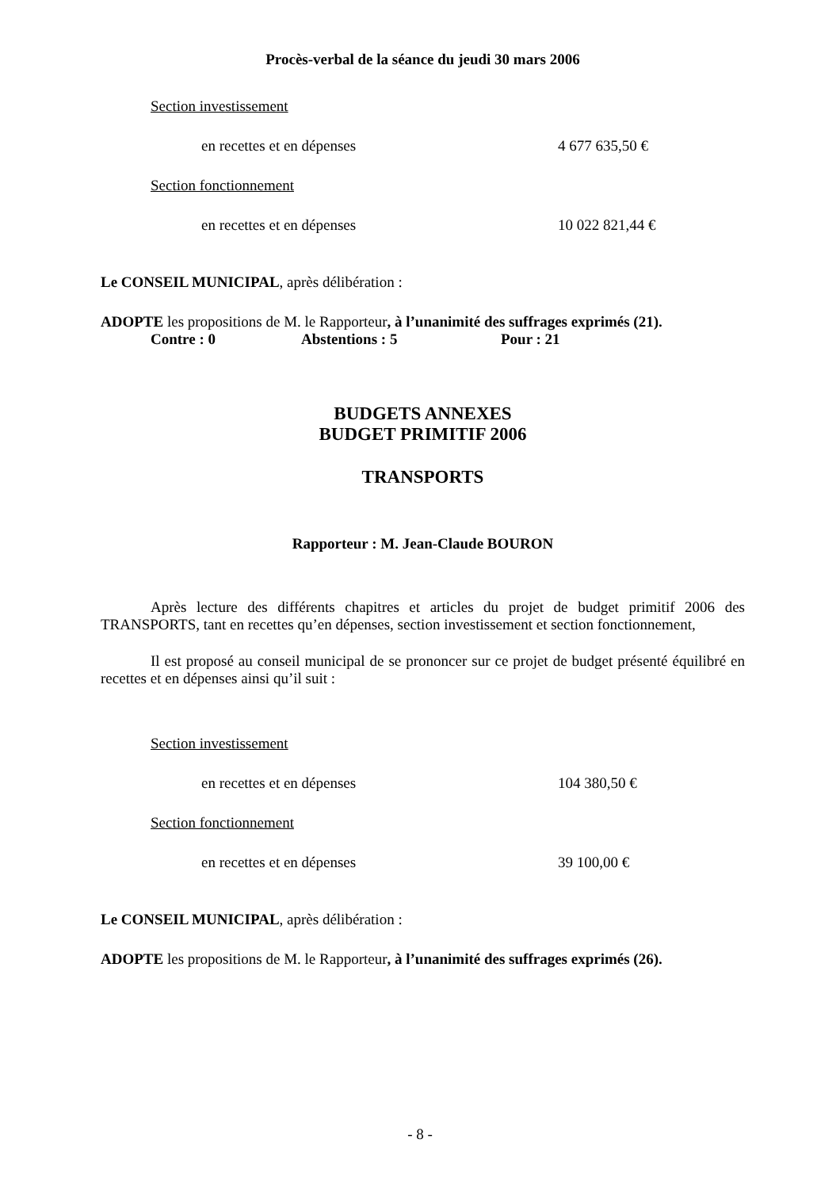Procès-verbal de la séance du jeudi 30 mars 2006
Section investissement
en recettes et en dépenses 4 677 635,50 €
Section fonctionnement
en recettes et en dépenses 10 022 821,44 €
Le CONSEIL MUNICIPAL, après délibération :
ADOPTE les propositions de M. le Rapporteur, à l’unanimité des suffrages exprimés (21).
Contre : 0 Abstentions : 5 Pour : 21
BUDGETS ANNEXES
BUDGET PRIMITIF 2006
TRANSPORTS
Rapporteur : M. Jean-Claude BOURON
Après lecture des différents chapitres et articles du projet de budget primitif 2006 des TRANSPORTS, tant en recettes qu’en dépenses, section investissement et section fonctionnement,
Il est proposé au conseil municipal de se prononcer sur ce projet de budget présenté équilibré en recettes et en dépenses ainsi qu’il suit :
Section investissement
en recettes et en dépenses 104 380,50 €
Section fonctionnement
en recettes et en dépenses 39 100,00 €
Le CONSEIL MUNICIPAL, après délibération :
ADOPTE les propositions de M. le Rapporteur, à l’unanimité des suffrages exprimés (26).
- 8 -